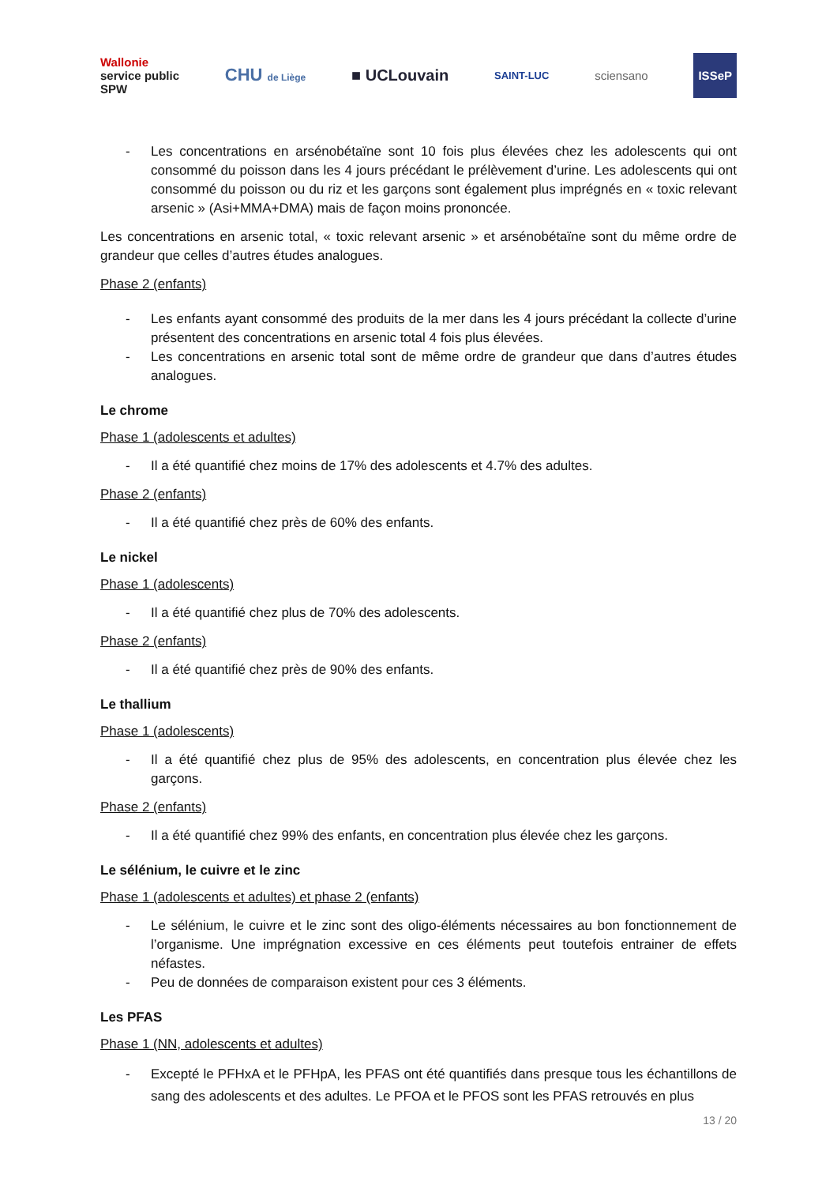Wallonie
service public
SPW
CHU de Liège
■ UCLouvain
SAINT-LUC
sciensano
ISSeP
- Les concentrations en arsénobétaïne sont 10 fois plus élevées chez les adolescents qui ont consommé du poisson dans les 4 jours précédant le prélèvement d’urine. Les adolescents qui ont consommé du poisson ou du riz et les garçons sont également plus imprégnés en « toxic relevant arsenic » (Asi+MMA+DMA) mais de façon moins prononcée.
Les concentrations en arsenic total, « toxic relevant arsenic » et arsénobétaïne sont du même ordre de grandeur que celles d’autres études analogues.
Phase 2 (enfants)
- Les enfants ayant consommé des produits de la mer dans les 4 jours précédant la collecte d’urine présentent des concentrations en arsenic total 4 fois plus élevées.
- Les concentrations en arsenic total sont de même ordre de grandeur que dans d’autres études analogues.
Le chrome
Phase 1 (adolescents et adultes)
- Il a été quantifié chez moins de 17% des adolescents et 4.7% des adultes.
Phase 2 (enfants)
- Il a été quantifié chez près de 60% des enfants.
Le nickel
Phase 1 (adolescents)
- Il a été quantifié chez plus de 70% des adolescents.
Phase 2 (enfants)
- Il a été quantifié chez près de 90% des enfants.
Le thallium
Phase 1 (adolescents)
- Il a été quantifié chez plus de 95% des adolescents, en concentration plus élevée chez les garçons.
Phase 2 (enfants)
- Il a été quantifié chez 99% des enfants, en concentration plus élevée chez les garçons.
Le sélénium, le cuivre et le zinc
Phase 1 (adolescents et adultes) et phase 2 (enfants)
- Le sélénium, le cuivre et le zinc sont des oligo-éléments nécessaires au bon fonctionnement de l’organisme. Une imprégnation excessive en ces éléments peut toutefois entrainer de effets néfastes.
- Peu de données de comparaison existent pour ces 3 éléments.
Les PFAS
Phase 1 (NN, adolescents et adultes)
- Excepté le PFHxA et le PFHpA, les PFAS ont été quantifiés dans presque tous les échantillons de sang des adolescents et des adultes. Le PFOA et le PFOS sont les PFAS retrouvés en plus
13 / 20